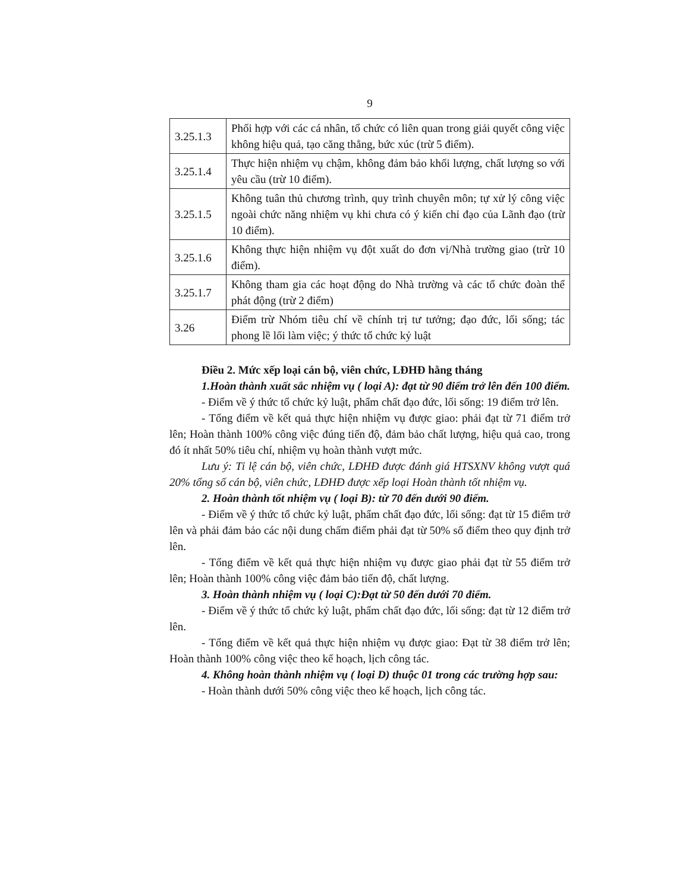9
| 3.25.1.3 | Phối hợp với các cá nhân, tổ chức có liên quan trong giải quyết công việc không hiệu quả, tạo căng thẳng, bức xúc (trừ 5 điểm). |
| 3.25.1.4 | Thực hiện nhiệm vụ chậm, không đảm bảo khối lượng, chất lượng so với yêu cầu (trừ 10 điểm). |
| 3.25.1.5 | Không tuân thủ chương trình, quy trình chuyên môn; tự xử lý công việc ngoài chức năng nhiệm vụ khi chưa có ý kiến chỉ đạo của Lãnh đạo (trừ 10 điểm). |
| 3.25.1.6 | Không thực hiện nhiệm vụ đột xuất do đơn vị/Nhà trường giao (trừ 10 điểm). |
| 3.25.1.7 | Không tham gia các hoạt động do Nhà trường và các tổ chức đoàn thể phát động (trừ 2 điểm) |
| 3.26 | Điểm trừ Nhóm tiêu chí về chính trị tư tưởng; đạo đức, lối sống; tác phong lề lối làm việc; ý thức tổ chức kỷ luật |
Điều 2. Mức xếp loại cán bộ, viên chức, LĐHĐ hằng tháng
1.Hoàn thành xuất sắc nhiệm vụ ( loại A): đạt từ 90 điểm trở lên đến 100 điểm.
- Điểm về ý thức tổ chức kỷ luật, phẩm chất đạo đức, lối sống: 19 điểm trở lên.
- Tổng điểm về kết quả thực hiện nhiệm vụ được giao: phải đạt từ 71 điểm trở lên; Hoàn thành 100% công việc đúng tiến độ, đảm bảo chất lượng, hiệu quả cao, trong đó ít nhất 50% tiêu chí, nhiệm vụ hoàn thành vượt mức.
Lưu ý: Tỉ lệ cán bộ, viên chức, LĐHĐ được đánh giá HTSXNV không vượt quá 20% tổng số cán bộ, viên chức, LĐHĐ được xếp loại Hoàn thành tốt nhiệm vụ.
2. Hoàn thành tốt nhiệm vụ ( loại B): từ 70 đến dưới 90 điểm.
- Điểm về ý thức tổ chức kỷ luật, phẩm chất đạo đức, lối sống: đạt từ 15 điểm trở lên và phải đảm bảo các nội dung chấm điểm phải đạt từ 50% số điểm theo quy định trở lên.
- Tổng điểm về kết quả thực hiện nhiệm vụ được giao phải đạt từ 55 điểm trở lên; Hoàn thành 100% công việc đảm bảo tiến độ, chất lượng.
3. Hoàn thành nhiệm vụ ( loại C):Đạt từ 50 đến dưới 70 điểm.
- Điểm về ý thức tổ chức kỷ luật, phẩm chất đạo đức, lối sống: đạt từ 12 điểm trở lên.
- Tổng điểm về kết quả thực hiện nhiệm vụ được giao: Đạt từ 38 điểm trở lên; Hoàn thành 100% công việc theo kế hoạch, lịch công tác.
4. Không hoàn thành nhiệm vụ ( loại D) thuộc 01 trong các trường hợp sau:
- Hoàn thành dưới 50% công việc theo kế hoạch, lịch công tác.